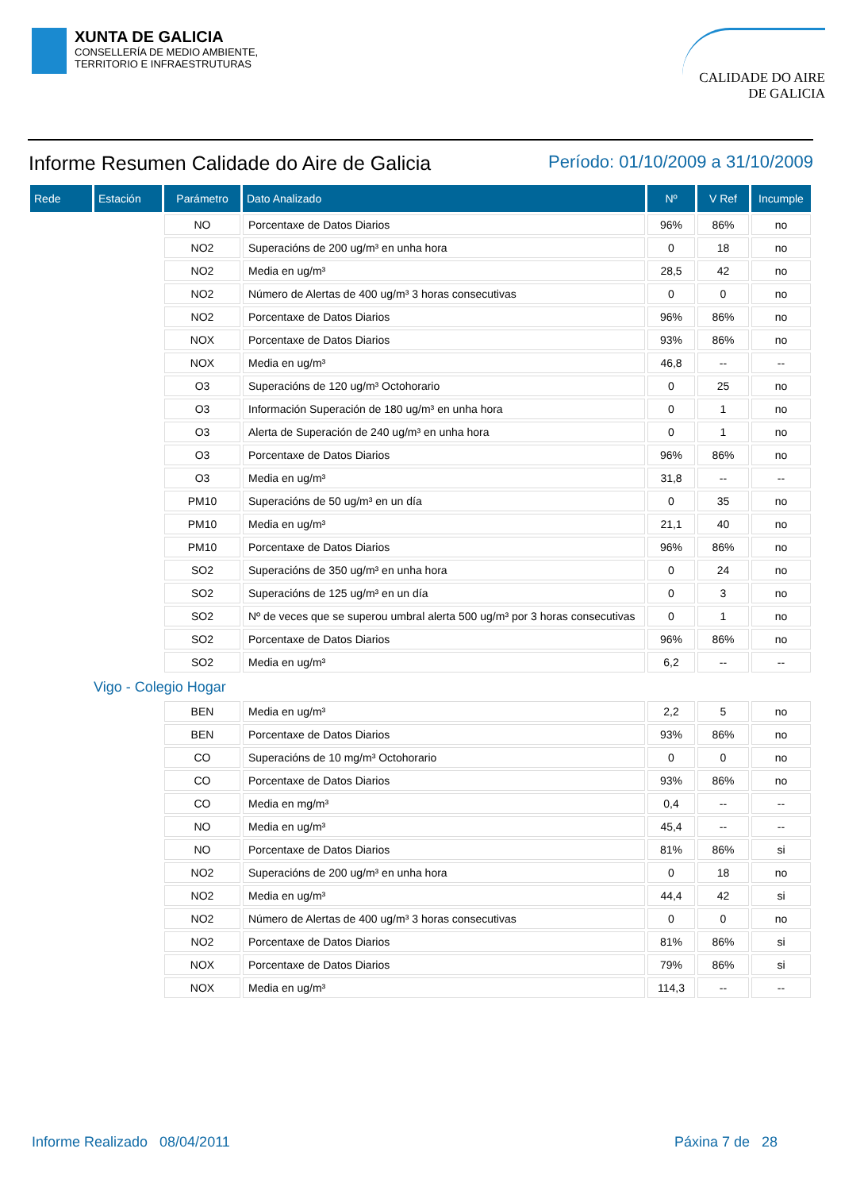XUNTA DE GALICIA
CONSELLERÍA DE MEDIO AMBIENTE,
TERRITORIO E INFRAESTRUTURAS
CALIDADE DO AIRE
DE GALICIA
Informe Resumen Calidade do Aire de Galicia
Período: 01/10/2009 a 31/10/2009
| Rede | Estación | Parámetro | Dato Analizado | Nº | V Ref | Incumple |
| --- | --- | --- | --- | --- | --- | --- |
| | | NO | Porcentaxe de Datos Diarios | 96% | 86% | no |
| | | NO2 | Superacións de 200 ug/m³ en unha hora | 0 | 18 | no |
| | | NO2 | Media en ug/m³ | 28,5 | 42 | no |
| | | NO2 | Número de Alertas de 400 ug/m³ 3 horas consecutivas | 0 | 0 | no |
| | | NO2 | Porcentaxe de Datos Diarios | 96% | 86% | no |
| | | NOX | Porcentaxe de Datos Diarios | 93% | 86% | no |
| | | NOX | Media en ug/m³ | 46,8 | -- | -- |
| | | O3 | Superacións de 120 ug/m³ Octohorario | 0 | 25 | no |
| | | O3 | Información Superación de 180 ug/m³ en unha hora | 0 | 1 | no |
| | | O3 | Alerta de Superación de 240 ug/m³ en unha hora | 0 | 1 | no |
| | | O3 | Porcentaxe de Datos Diarios | 96% | 86% | no |
| | | O3 | Media en ug/m³ | 31,8 | -- | -- |
| | | PM10 | Superacións de 50 ug/m³ en un día | 0 | 35 | no |
| | | PM10 | Media en ug/m³ | 21,1 | 40 | no |
| | | PM10 | Porcentaxe de Datos Diarios | 96% | 86% | no |
| | | SO2 | Superacións de 350 ug/m³ en unha hora | 0 | 24 | no |
| | | SO2 | Superacións de 125 ug/m³ en un día | 0 | 3 | no |
| | | SO2 | Nº de veces que se superou umbral alerta 500 ug/m³ por 3 horas consecutivas | 0 | 1 | no |
| | | SO2 | Porcentaxe de Datos Diarios | 96% | 86% | no |
| | | SO2 | Media en ug/m³ | 6,2 | -- | -- |
| Vigo - Colegio Hogar | | | | | | |
| | | BEN | Media en ug/m³ | 2,2 | 5 | no |
| | | BEN | Porcentaxe de Datos Diarios | 93% | 86% | no |
| | | CO | Superacións de 10 mg/m³ Octohorario | 0 | 0 | no |
| | | CO | Porcentaxe de Datos Diarios | 93% | 86% | no |
| | | CO | Media en mg/m³ | 0,4 | -- | -- |
| | | NO | Media en ug/m³ | 45,4 | -- | -- |
| | | NO | Porcentaxe de Datos Diarios | 81% | 86% | si |
| | | NO2 | Superacións de 200 ug/m³ en unha hora | 0 | 18 | no |
| | | NO2 | Media en ug/m³ | 44,4 | 42 | si |
| | | NO2 | Número de Alertas de 400 ug/m³ 3 horas consecutivas | 0 | 0 | no |
| | | NO2 | Porcentaxe de Datos Diarios | 81% | 86% | si |
| | | NOX | Porcentaxe de Datos Diarios | 79% | 86% | si |
| | | NOX | Media en ug/m³ | 114,3 | -- | -- |
Informe Realizado 08/04/2011 Páxina 7 de 28